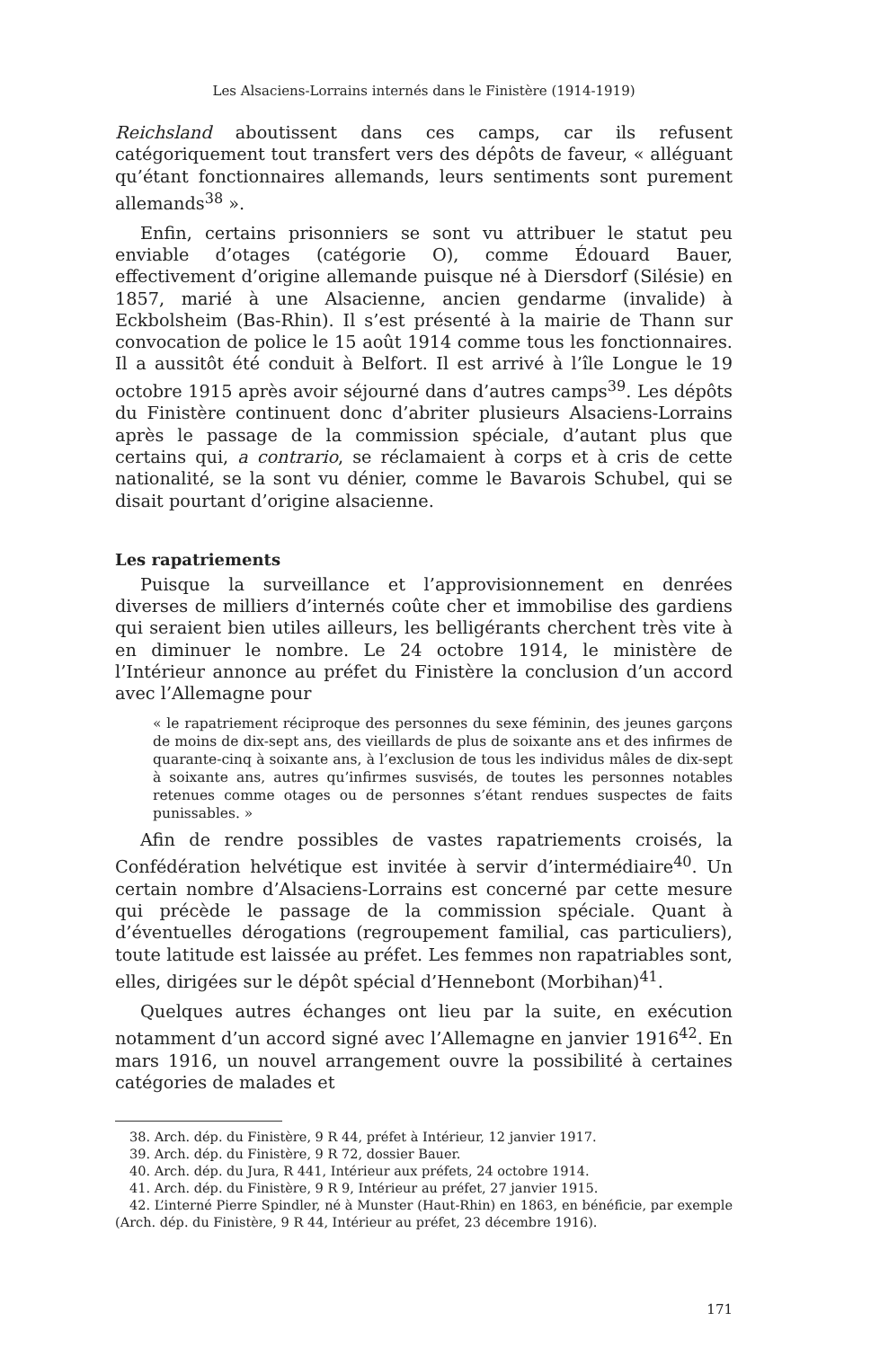Les Alsaciens-Lorrains internés dans le Finistère (1914-1919)
Reichsland aboutissent dans ces camps, car ils refusent catégoriquement tout transfert vers des dépôts de faveur, « alléguant qu’étant fonctionnaires allemands, leurs sentiments sont purement allemands<sup>38</sup> ».
Enfin, certains prisonniers se sont vu attribuer le statut peu enviable d’otages (catégorie O), comme Édouard Bauer, effectivement d’origine allemande puisque né à Diersdorf (Silésie) en 1857, marié à une Alsacienne, ancien gendarme (invalide) à Eckbolsheim (Bas-Rhin). Il s’est présenté à la mairie de Thann sur convocation de police le 15 août 1914 comme tous les fonctionnaires. Il a aussitôt été conduit à Belfort. Il est arrivé à l’île Longue le 19 octobre 1915 après avoir séjourné dans d’autres camps<sup>39</sup>. Les dépôts du Finistère continuent donc d’abriter plusieurs Alsaciens-Lorrains après le passage de la commission spéciale, d’autant plus que certains qui, a contrario, se réclamaient à corps et à cris de cette nationalité, se la sont vu dénier, comme le Bavarois Schubel, qui se disait pourtant d’origine alsacienne.
Les rapatriements
Puisque la surveillance et l’approvisionnement en denrées diverses de milliers d’internés coûte cher et immobilise des gardiens qui seraient bien utiles ailleurs, les belligérants cherchent très vite à en diminuer le nombre. Le 24 octobre 1914, le ministère de l’Intérieur annonce au préfet du Finistère la conclusion d’un accord avec l’Allemagne pour
« le rapatriement réciproque des personnes du sexe féminin, des jeunes garçons de moins de dix-sept ans, des vieillards de plus de soixante ans et des infirmes de quarante-cinq à soixante ans, à l’exclusion de tous les individus mâles de dix-sept à soixante ans, autres qu’infirmes susvisés, de toutes les personnes notables retenues comme otages ou de personnes s’étant rendues suspectes de faits punissables. »
Afin de rendre possibles de vastes rapatriements croisés, la Confédération helvétique est invitée à servir d’intermédiaire<sup>40</sup>. Un certain nombre d’Alsaciens-Lorrains est concerné par cette mesure qui précède le passage de la commission spéciale. Quant à d’éventuelles dérogations (regroupement familial, cas particuliers), toute latitude est laissée au préfet. Les femmes non rapatriables sont, elles, dirigées sur le dépôt spécial d’Hennebont (Morbihan)<sup>41</sup>.
Quelques autres échanges ont lieu par la suite, en exécution notamment d’un accord signé avec l’Allemagne en janvier 1916<sup>42</sup>. En mars 1916, un nouvel arrangement ouvre la possibilité à certaines catégories de malades et
38. Arch. dép. du Finistère, 9 R 44, préfet à Intérieur, 12 janvier 1917.
39. Arch. dép. du Finistère, 9 R 72, dossier Bauer.
40. Arch. dép. du Jura, R 441, Intérieur aux préfets, 24 octobre 1914.
41. Arch. dép. du Finistère, 9 R 9, Intérieur au préfet, 27 janvier 1915.
42. L’interné Pierre Spindler, né à Munster (Haut-Rhin) en 1863, en bénéficie, par exemple (Arch. dép. du Finistère, 9 R 44, Intérieur au préfet, 23 décembre 1916).
171